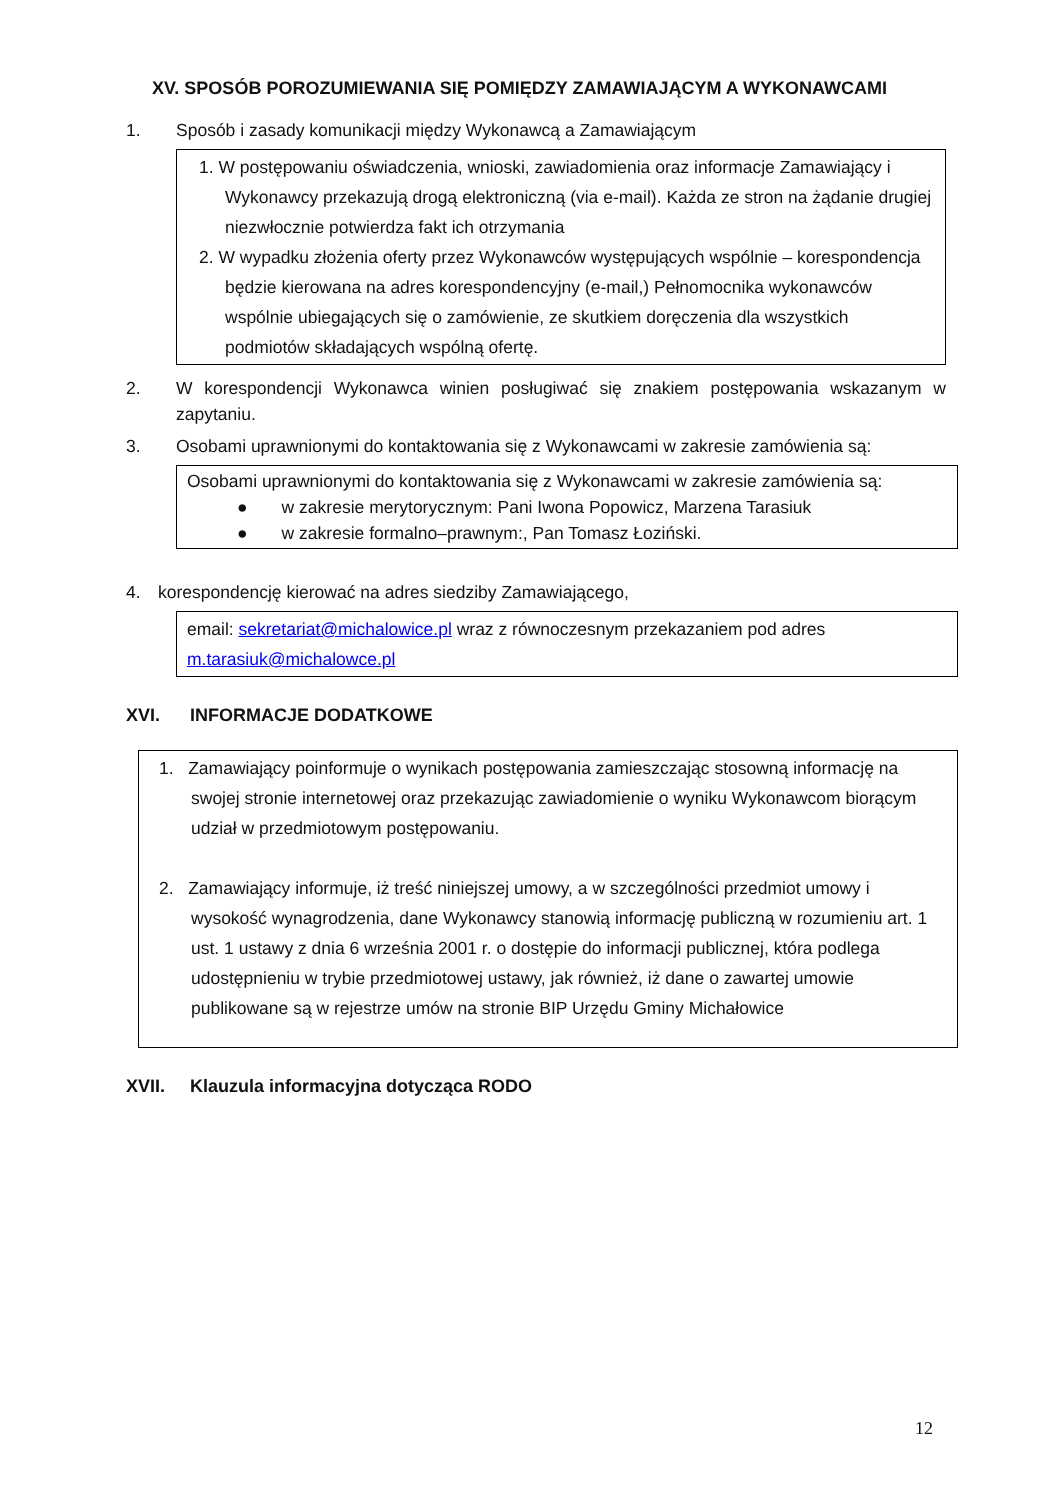XV. SPOSÓB POROZUMIEWANIA SIĘ POMIĘDZY ZAMAWIAJĄCYM A WYKONAWCAMI
1. Sposób i zasady komunikacji między Wykonawcą a Zamawiającym
1. W postępowaniu oświadczenia, wnioski, zawiadomienia oraz informacje Zamawiający i Wykonawcy przekazują drogą elektroniczną (via e-mail). Każda ze stron na żądanie drugiej niezwłocznie potwierdza fakt ich otrzymania
2. W wypadku złożenia oferty przez Wykonawców występujących wspólnie – korespondencja będzie kierowana na adres korespondencyjny (e-mail,) Pełnomocnika wykonawców wspólnie ubiegających się o zamówienie, ze skutkiem doręczenia dla wszystkich podmiotów składających wspólną ofertę.
2. W korespondencji Wykonawca winien posługiwać się znakiem postępowania wskazanym w zapytaniu.
3. Osobami uprawnionymi do kontaktowania się z Wykonawcami w zakresie zamówienia są:
Osobami uprawnionymi do kontaktowania się z Wykonawcami w zakresie zamówienia są:
● w zakresie merytorycznym: Pani Iwona Popowicz, Marzena Tarasiuk
● w zakresie formalno–prawnym:, Pan Tomasz Łoziński.
4. korespondencję kierować na adres siedziby Zamawiającego,
email: sekretariat@michalowice.pl wraz z równoczesnym przekazaniem pod adres m.tarasiuk@michalowce.pl
XVI. INFORMACJE DODATKOWE
1. Zamawiający poinformuje o wynikach postępowania zamieszczając stosowną informację na swojej stronie internetowej oraz przekazując zawiadomienie o wyniku Wykonawcom biorącym udział w przedmiotowym postępowaniu.
2. Zamawiający informuje, iż treść niniejszej umowy, a w szczególności przedmiot umowy i wysokość wynagrodzenia, dane Wykonawcy stanowią informację publiczną w rozumieniu art. 1 ust. 1 ustawy z dnia 6 września 2001 r. o dostępie do informacji publicznej, która podlega udostępnieniu w trybie przedmiotowej ustawy, jak również, iż dane o zawartej umowie publikowane są w rejestrze umów na stronie BIP Urzędu Gminy Michałowice
XVII. Klauzula informacyjna dotycząca RODO
12